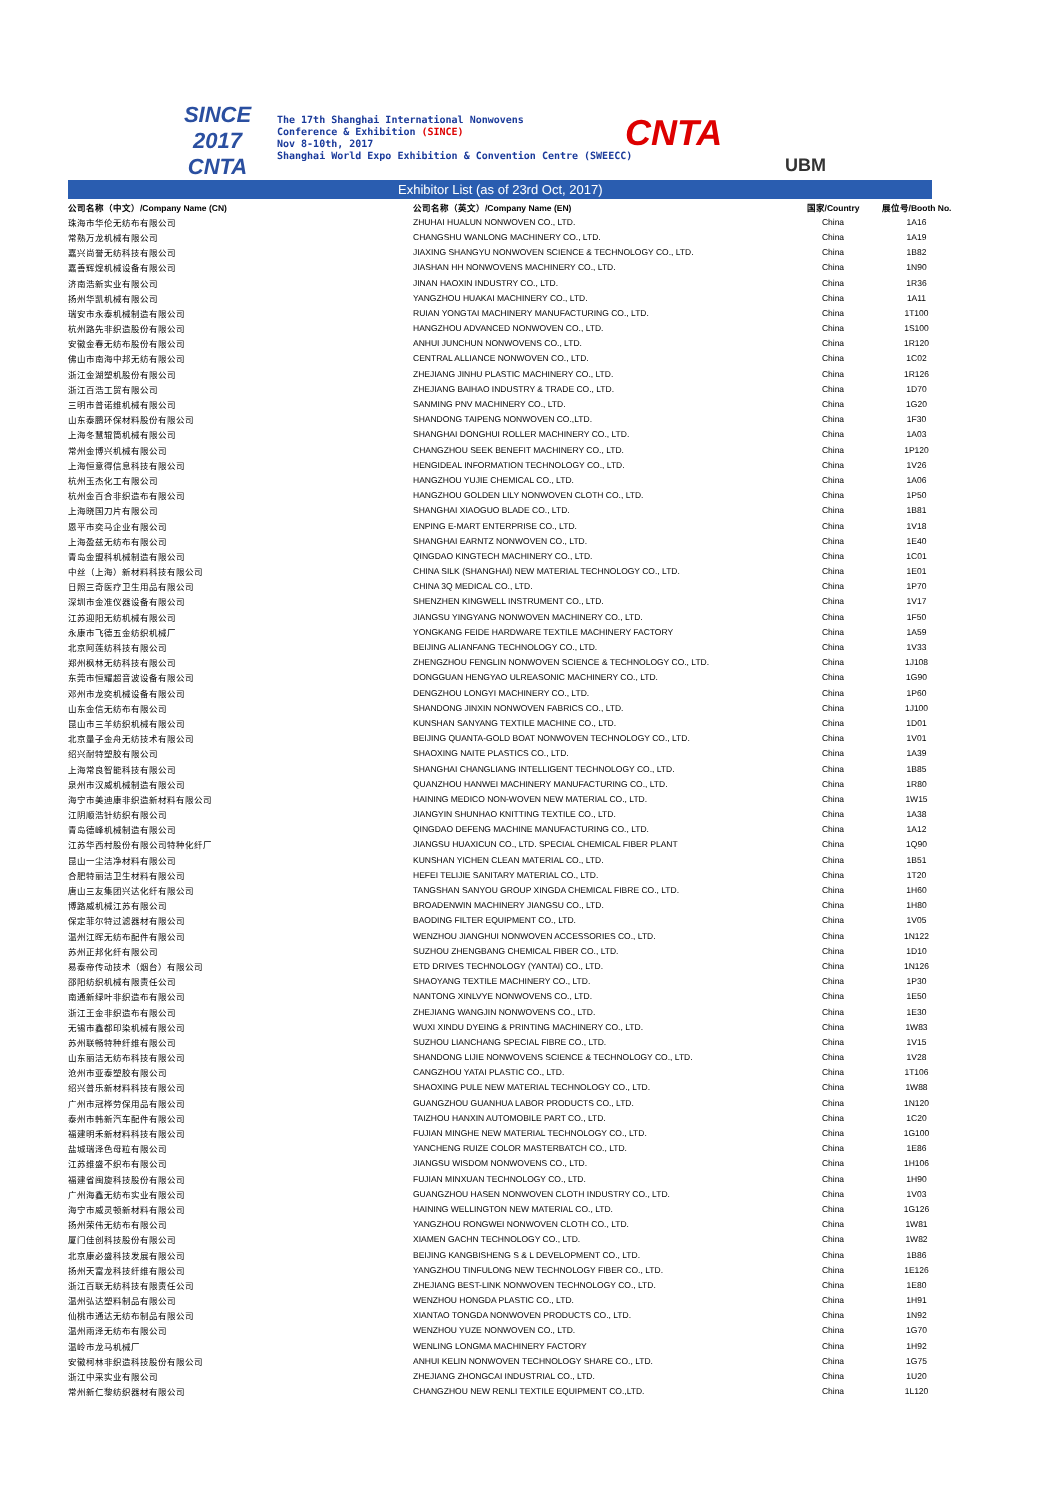SINCE 2017
CNTA
The 17th Shanghai International Nonwovens
Conference & Exhibition (SINCE)
Nov 8-10th, 2017
Shanghai World Expo Exhibition & Convention Centre (SWEECC)
CNTA
UBM
Exhibitor List (as of 23rd Oct, 2017)
| 公司名称（中文）/Company Name (CN) | 公司名称（英文）/Company Name (EN) | 国家/Country | 展位号/Booth No. |
| --- | --- | --- | --- |
| 珠海市华伦无纺布有限公司 | ZHUHAI HUALUN NONWOVEN CO., LTD. | China | 1A16 |
| 常熟万龙机械有限公司 | CHANGSHU WANLONG MACHINERY CO., LTD. | China | 1A19 |
| 嘉兴尚誉无纺科技有限公司 | JIAXING SHANGYU NONWOVEN SCIENCE & TECHNOLOGY CO., LTD. | China | 1B82 |
| 嘉善辉煌机械设备有限公司 | JIASHAN HH NONWOVENS MACHINERY CO., LTD. | China | 1N90 |
| 济南浩新实业有限公司 | JINAN HAOXIN INDUSTRY CO., LTD. | China | 1R36 |
| 扬州华凯机械有限公司 | YANGZHOU HUAKAI MACHINERY CO., LTD. | China | 1A11 |
| 瑞安市永泰机械制造有限公司 | RUIAN YONGTAI MACHINERY MANUFACTURING CO., LTD. | China | 1T100 |
| 杭州路先非织造股份有限公司 | HANGZHOU ADVANCED NONWOVEN CO., LTD. | China | 1S100 |
| 安徽金春无纺布股份有限公司 | ANHUI JUNCHUN NONWOVENS CO., LTD. | China | 1R120 |
| 佛山市南海中邦无纺有限公司 | CENTRAL ALLIANCE NONWOVEN CO., LTD. | China | 1C02 |
| 浙江金湖塑机股份有限公司 | ZHEJIANG JINHU PLASTIC MACHINERY CO., LTD. | China | 1R126 |
| 浙江百浩工贸有限公司 | ZHEJIANG BAIHAO INDUSTRY & TRADE CO., LTD. | China | 1D70 |
| 三明市普诺维机械有限公司 | SANMING PNV MACHINERY CO., LTD. | China | 1G20 |
| 山东泰鹏环保材料股份有限公司 | SHANDONG TAIPENG NONWOVEN CO.,LTD. | China | 1F30 |
| 上海冬慧辊筒机械有限公司 | SHANGHAI DONGHUI ROLLER MACHINERY CO., LTD. | China | 1A03 |
| 常州金博兴机械有限公司 | CHANGZHOU SEEK BENEFIT MACHINERY CO., LTD. | China | 1P120 |
| 上海恒意得信息科技有限公司 | HENGIDEAL INFORMATION TECHNOLOGY CO., LTD. | China | 1V26 |
| 杭州玉杰化工有限公司 | HANGZHOU YUJIE CHEMICAL CO., LTD. | China | 1A06 |
| 杭州金百合非织造布有限公司 | HANGZHOU GOLDEN LILY NONWOVEN CLOTH CO., LTD. | China | 1P50 |
| 上海晓国刀片有限公司 | SHANGHAI XIAOGUO BLADE CO., LTD. | China | 1B81 |
| 恩平市奕马企业有限公司 | ENPING E-MART ENTERPRISE CO., LTD. | China | 1V18 |
| 上海盈兹无纺布有限公司 | SHANGHAI EARNTZ NONWOVEN CO., LTD. | China | 1E40 |
| 青岛金盟科机械制造有限公司 | QINGDAO KINGTECH MACHINERY CO., LTD. | China | 1C01 |
| 中丝（上海）新材料科技有限公司 | CHINA SILK (SHANGHAI) NEW MATERIAL TECHNOLOGY CO., LTD. | China | 1E01 |
| 日照三奇医疗卫生用品有限公司 | CHINA 3Q MEDICAL CO., LTD. | China | 1P70 |
| 深圳市金准仪器设备有限公司 | SHENZHEN KINGWELL INSTRUMENT CO., LTD. | China | 1V17 |
| 江苏迎阳无纺机械有限公司 | JIANGSU YINGYANG NONWOVEN MACHINERY CO., LTD. | China | 1F50 |
| 永康市飞德五金纺织机械厂 | YONGKANG FEIDE HARDWARE TEXTILE MACHINERY FACTORY | China | 1A59 |
| 北京阿莲纺科技有限公司 | BEIJING ALIANFANG TECHNOLOGY CO., LTD. | China | 1V33 |
| 郑州枫林无纺科技有限公司 | ZHENGZHOU FENGLIN NONWOVEN SCIENCE & TECHNOLOGY CO., LTD. | China | 1J108 |
| 东莞市恒耀超音波设备有限公司 | DONGGUAN HENGYAO ULREASONIC MACHINERY CO., LTD. | China | 1G90 |
| 邓州市龙奕机械设备有限公司 | DENGZHOU LONGYI MACHINERY CO., LTD. | China | 1P60 |
| 山东金信无纺布有限公司 | SHANDONG JINXIN NONWOVEN FABRICS CO., LTD. | China | 1J100 |
| 昆山市三羊纺织机械有限公司 | KUNSHAN SANYANG TEXTILE MACHINE CO., LTD. | China | 1D01 |
| 北京量子金舟无纺技术有限公司 | BEIJING QUANTA-GOLD BOAT NONWOVEN TECHNOLOGY CO., LTD. | China | 1V01 |
| 绍兴耐特塑胶有限公司 | SHAOXING NAITE PLASTICS CO., LTD. | China | 1A39 |
| 上海常良智能科技有限公司 | SHANGHAI CHANGLIANG INTELLIGENT TECHNOLOGY CO., LTD. | China | 1B85 |
| 泉州市汉威机械制造有限公司 | QUANZHOU HANWEI MACHINERY MANUFACTURING CO., LTD. | China | 1R80 |
| 海宁市美迪康非织造新材料有限公司 | HAINING MEDICO NON-WOVEN NEW MATERIAL CO., LTD. | China | 1W15 |
| 江阴顺浩针纺织有限公司 | JIANGYIN SHUNHAO KNITTING TEXTILE CO., LTD. | China | 1A38 |
| 青岛德峰机械制造有限公司 | QINGDAO DEFENG MACHINE MANUFACTURING CO., LTD. | China | 1A12 |
| 江苏华西村股份有限公司特种化纤厂 | JIANGSU HUAXICUN CO., LTD. SPECIAL CHEMICAL FIBER PLANT | China | 1Q90 |
| 昆山一尘洁净材料有限公司 | KUNSHAN YICHEN CLEAN MATERIAL CO., LTD. | China | 1B51 |
| 合肥特丽洁卫生材料有限公司 | HEFEI TELIJIE SANITARY MATERIAL CO., LTD. | China | 1T20 |
| 唐山三友集团兴达化纤有限公司 | TANGSHAN SANYOU GROUP XINGDA CHEMICAL FIBRE CO., LTD. | China | 1H60 |
| 博路威机械江苏有限公司 | BROADENWIN MACHINERY JIANGSU CO., LTD. | China | 1H80 |
| 保定菲尔特过滤器材有限公司 | BAODING FILTER EQUIPMENT CO., LTD. | China | 1V05 |
| 温州江晖无纺布配件有限公司 | WENZHOU JIANGHUI NONWOVEN ACCESSORIES CO., LTD. | China | 1N122 |
| 苏州正邦化纤有限公司 | SUZHOU ZHENGBANG CHEMICAL FIBER CO., LTD. | China | 1D10 |
| 易泰帝传动技术（烟台）有限公司 | ETD DRIVES TECHNOLOGY (YANTAI) CO., LTD. | China | 1N126 |
| 邵阳纺织机械有限责任公司 | SHAOYANG TEXTILE MACHINERY CO., LTD. | China | 1P30 |
| 南通新绿叶非织造布有限公司 | NANTONG XINLVYE NONWOVENS CO., LTD. | China | 1E50 |
| 浙江王金非织造布有限公司 | ZHEJIANG WANGJIN NONWOVENS CO., LTD. | China | 1E30 |
| 无锡市鑫都印染机械有限公司 | WUXI XINDU DYEING & PRINTING MACHINERY CO., LTD. | China | 1W83 |
| 苏州联畅特种纤维有限公司 | SUZHOU LIANCHANG SPECIAL FIBRE CO., LTD. | China | 1V15 |
| 山东丽洁无纺布科技有限公司 | SHANDONG LIJIE NONWOVENS SCIENCE & TECHNOLOGY CO., LTD. | China | 1V28 |
| 沧州市亚泰塑胶有限公司 | CANGZHOU YATAI PLASTIC CO., LTD. | China | 1T106 |
| 绍兴普乐新材料科技有限公司 | SHAOXING PULE NEW MATERIAL TECHNOLOGY CO., LTD. | China | 1W88 |
| 广州市冠桦劳保用品有限公司 | GUANGZHOU GUANHUA LABOR PRODUCTS CO., LTD. | China | 1N120 |
| 泰州市韩新汽车配件有限公司 | TAIZHOU HANXIN AUTOMOBILE PART CO., LTD. | China | 1C20 |
| 福建明禾新材料科技有限公司 | FUJIAN MINGHE NEW MATERIAL TECHNOLOGY CO., LTD. | China | 1G100 |
| 盐城瑞泽色母粒有限公司 | YANCHENG RUIZE COLOR MASTERBATCH CO., LTD. | China | 1E86 |
| 江苏维盛不织布有限公司 | JIANGSU WISDOM NONWOVENS CO., LTD. | China | 1H106 |
| 福建省闽旋科技股份有限公司 | FUJIAN MINXUAN TECHNOLOGY CO., LTD. | China | 1H90 |
| 广州海鑫无纺布实业有限公司 | GUANGZHOU HASEN NONWOVEN CLOTH INDUSTRY CO., LTD. | China | 1V03 |
| 海宁市威灵顿新材料有限公司 | HAINING WELLINGTON NEW MATERIAL CO., LTD. | China | 1G126 |
| 扬州荣伟无纺布有限公司 | YANGZHOU RONGWEI NONWOVEN CLOTH CO., LTD. | China | 1W81 |
| 厦门佳创科技股份有限公司 | XIAMEN GACHN TECHNOLOGY CO., LTD. | China | 1W82 |
| 北京康必盛科技发展有限公司 | BEIJING KANGBISHENG S & L DEVELOPMENT CO., LTD. | China | 1B86 |
| 扬州天富龙科技纤维有限公司 | YANGZHOU TINFULONG NEW TECHNOLOGY FIBER CO., LTD. | China | 1E126 |
| 浙江百联无纺科技有限责任公司 | ZHEJIANG BEST-LINK NONWOVEN TECHNOLOGY CO., LTD. | China | 1E80 |
| 温州弘达塑料制品有限公司 | WENZHOU HONGDA PLASTIC CO., LTD. | China | 1H91 |
| 仙桃市通达无纺布制品有限公司 | XIANTAO TONGDA NONWOVEN PRODUCTS CO., LTD. | China | 1N92 |
| 温州雨泽无纺布有限公司 | WENZHOU YUZE NONWOVEN CO., LTD. | China | 1G70 |
| 温岭市龙马机械厂 | WENLING LONGMA MACHINERY FACTORY | China | 1H92 |
| 安徽柯林非织造科技股份有限公司 | ANHUI KELIN NONWOVEN TECHNOLOGY SHARE CO., LTD. | China | 1G75 |
| 浙江中采实业有限公司 | ZHEJIANG ZHONGCAI INDUSTRIAL CO., LTD. | China | 1U20 |
| 常州新仁黎纺织器材有限公司 | CHANGZHOU NEW RENLI TEXTILE EQUIPMENT CO.,LTD. | China | 1L120 |